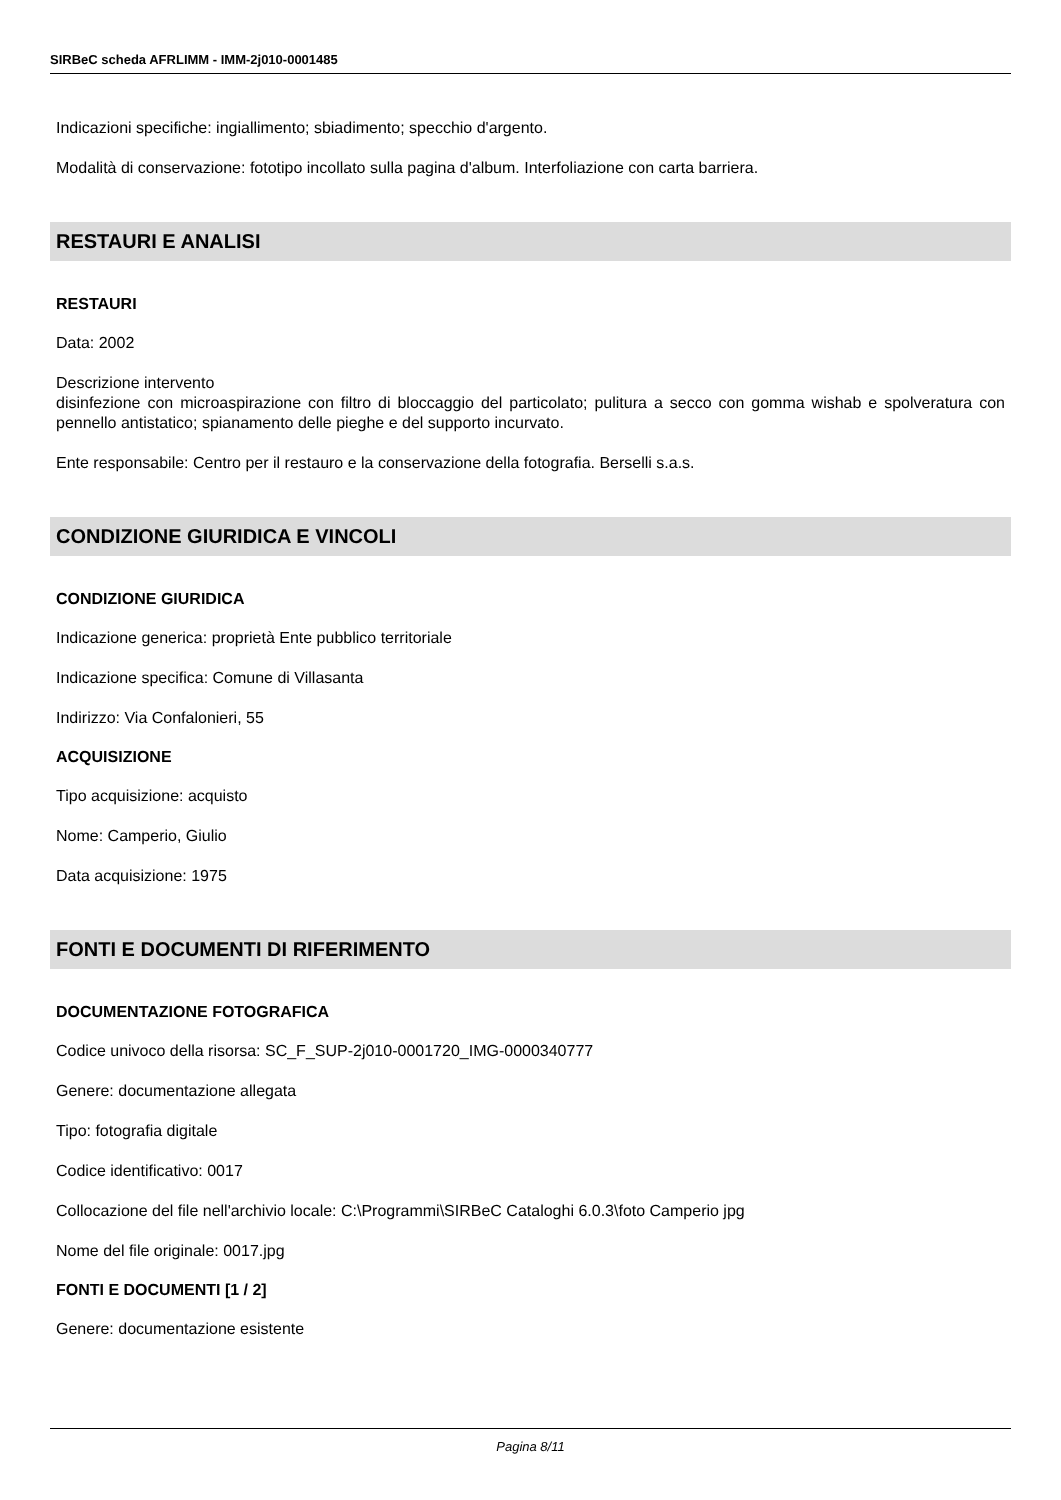SIRBeC scheda AFRLIMM - IMM-2j010-0001485
Indicazioni specifiche: ingiallimento; sbiadimento; specchio d'argento.
Modalità di conservazione: fototipo incollato sulla pagina d'album. Interfoliazione con carta barriera.
RESTAURI E ANALISI
RESTAURI
Data: 2002
Descrizione intervento
disinfezione con microaspirazione con filtro di bloccaggio del particolato; pulitura a secco con gomma wishab e spolveratura con pennello antistatico; spianamento delle pieghe e del supporto incurvato.
Ente responsabile: Centro per il restauro e la conservazione della fotografia. Berselli s.a.s.
CONDIZIONE GIURIDICA E VINCOLI
CONDIZIONE GIURIDICA
Indicazione generica: proprietà Ente pubblico territoriale
Indicazione specifica: Comune di Villasanta
Indirizzo: Via Confalonieri, 55
ACQUISIZIONE
Tipo acquisizione: acquisto
Nome: Camperio, Giulio
Data acquisizione: 1975
FONTI E DOCUMENTI DI RIFERIMENTO
DOCUMENTAZIONE FOTOGRAFICA
Codice univoco della risorsa: SC_F_SUP-2j010-0001720_IMG-0000340777
Genere: documentazione allegata
Tipo: fotografia digitale
Codice identificativo: 0017
Collocazione del file nell'archivio locale: C:\Programmi\SIRBeC Cataloghi 6.0.3\foto Camperio jpg
Nome del file originale: 0017.jpg
FONTI E DOCUMENTI [1 / 2]
Genere: documentazione esistente
Pagina 8/11